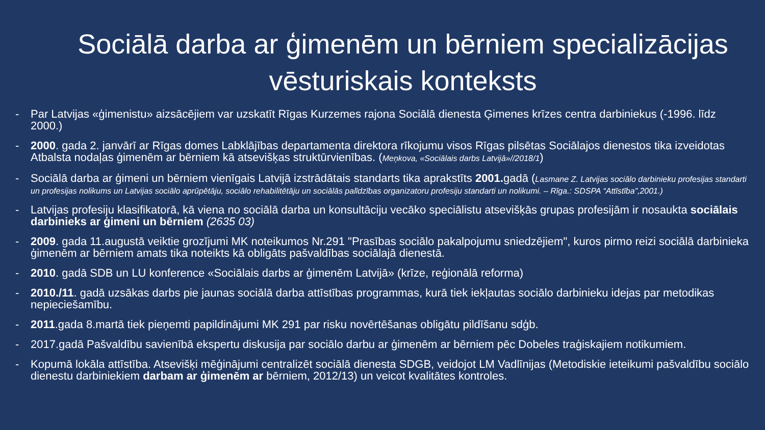Sociālā darba ar ģimenēm un bērniem specializācijas vēsturiskais konteksts
- Par Latvijas «ģimenistu» aizsācējiem var uzskatīt Rīgas Kurzemes rajona Sociālā dienesta Ģimenes krīzes centra darbiniekus (-1996. līdz 2000.)
- 2000. gada 2. janvārī ar Rīgas domes Labklājības departamenta direktora rīkojumu visos Rīgas pilsētas Sociālajos dienestos tika izveidotas Atbalsta nodaļas ģimenēm ar bērniem kā atsevišķas struktūrvienības. (Meņkova, «Sociālais darbs Latvijā»//2018/1)
- Sociālā darba ar ģimeni un bērniem vienīgais Latvijā izstrādātais standarts tika aprakstīts 2001. gadā (Lasmane Z. Latvijas sociālo darbinieku profesijas standarti un profesijas nolikums un Latvijas sociālo aprūpētāju, sociālo rehabilitētāju un sociālās palīdzības organizatoru profesiju standarti un nolikumi. – Rīga.: SDSPA “Attīstība”,2001.)
- Latvijas profesiju klasifikatorā, kā viena no sociālā darba un konsultāciju vecāko speciālistu atsevišķās grupas profesijām ir nosaukta sociālais darbinieks ar ģimeni un bērniem (2635 03)
- 2009. gada 11.augustā veiktie grozījumi MK noteikumos Nr.291 "Prasības sociālo pakalpojumu sniedzējiem", kuros pirmo reizi sociālā darbinieka ģimenēm ar bērniem amats tika noteikts kā obligāts pašvaldības sociālajā dienestā.
- 2010. gadā SDB un LU konference «Sociālais darbs ar ģimenēm Latvijā» (krīze, reģionālā reforma)
- 2010./11. gadā uzsākas darbs pie jaunas sociālā darba attīstības programmas, kurā tiek iekļautas sociālo darbinieku idejas par metodikas nepieciešamību.
- 2011.gada 8.martā tiek pieņemti papildinājumi MK 291 par risku novērtēšanas obligātu pildīšanu sdģb.
- 2017.gadā Pašvaldību savienībā ekspertu diskusija par sociālo darbu ar ģimenēm ar bērniem pēc Dobeles traģiskajiem notikumiem.
- Kopumā lokāla attīstība. Atsevišķi mēģinājumi centralizēt sociālā dienesta SDGB, veidojot LM Vadlīnijas (Metodiskie ieteikumi pašvaldību sociālo dienestu darbiniekiem darbam ar ģimenēm ar bērniem, 2012/13) un veicot kvalitātes kontroles.